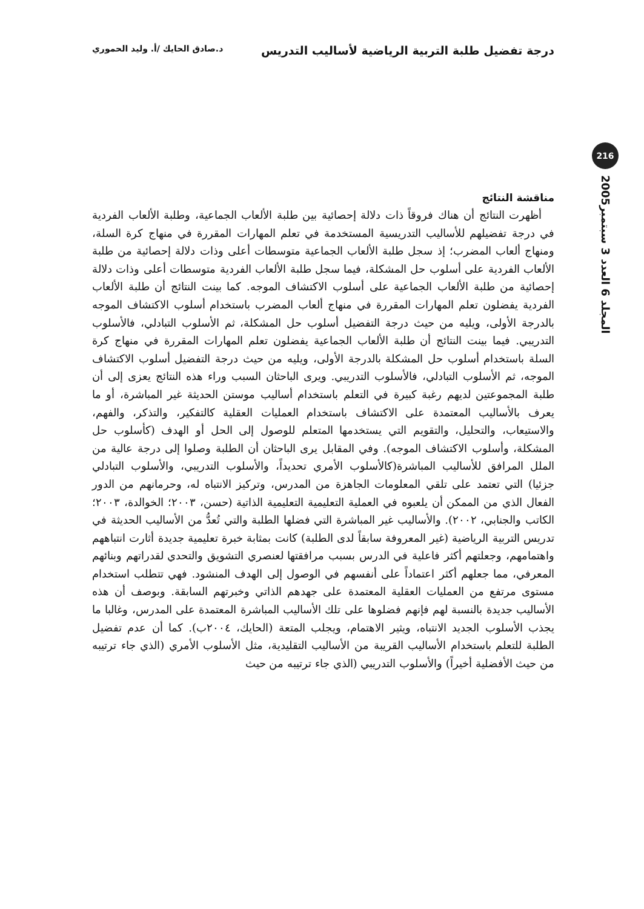درجة تفضيل طلبة التربية الرياضية لأساليب التدريس
د.صادق الحايك /أ. وليد الحموري
216
المجلد 6 العدد 3 سبتمبر2005
مناقشة النتائج
أظهرت النتائج أن هناك فروقاً ذات دلالة إحصائية بين طلبة الألعاب الجماعية، وطلبة الألعاب الفردية في درجة تفضيلهم للأساليب التدريسية المستخدمة في تعلم المهارات المقررة في منهاج كرة السلة، ومنهاج ألعاب المضرب؛ إذ سجل طلبة الألعاب الجماعية متوسطات أعلى وذات دلالة إحصائية من طلبة الألعاب الفردية على أسلوب حل المشكلة، فيما سجل طلبة الألعاب الفردية متوسطات أعلى وذات دلالة إحصائية من طلبة الألعاب الجماعية على أسلوب الاكتشاف الموجه. كما بينت النتائج أن طلبة الألعاب الفردية يفضلون تعلم المهارات المقررة في منهاج ألعاب المضرب باستخدام أسلوب الاكتشاف الموجه بالدرجة الأولى، ويليه من حيث درجة التفضيل أسلوب حل المشكلة، ثم الأسلوب التبادلي، فالأسلوب التدريبي. فيما بينت النتائج أن طلبة الألعاب الجماعية يفضلون تعلم المهارات المقررة في منهاج كرة السلة باستخدام أسلوب حل المشكلة بالدرجة الأولى، ويليه من حيث درجة التفضيل أسلوب الاكتشاف الموجه، ثم الأسلوب التبادلي، فالأسلوب التدريبي. ويرى الباحثان السبب وراء هذه النتائج يعزى إلى أن طلبة المجموعتين لديهم رغبة كبيرة في التعلم باستخدام أساليب موستن الحديثة غير المباشرة، أو ما يعرف بالأساليب المعتمدة على الاكتشاف باستخدام العمليات العقلية كالتفكير، والتذكر، والفهم، والاستيعاب، والتحليل، والتقويم التي يستخدمها المتعلم للوصول إلى الحل أو الهدف (كأسلوب حل المشكلة، وأسلوب الاكتشاف الموجه). وفي المقابل يرى الباحثان أن الطلبة وصلوا إلى درجة عالية من الملل المرافق للأساليب المباشرة(كالأسلوب الأمري تحديداً، والأسلوب التدريبي، والأسلوب التبادلي جزئيا) التي تعتمد على تلقي المعلومات الجاهزة من المدرس، وتركيز الانتباه له، وحرمانهم من الدور الفعال الذي من الممكن أن يلعبوه في العملية التعليمية التعليمية الذاتية (حسن، ٢٠٠٣؛ الخوالدة، ٢٠٠٣؛ الكاتب والجنابي، ٢٠٠٢). والأساليب غير المباشرة التي فضلها الطلبة والتي تُعدُّ من الأساليب الحديثة في تدريس التربية الرياضية (غير المعروفة سابقاً لدى الطلبة) كانت بمثابة خبرة تعليمية جديدة أثارت انتباههم واهتمامهم، وجعلتهم أكثر فاعلية في الدرس بسبب مرافقتها لعنصري التشويق والتحدي لقدراتهم وبنائهم المعرفي، مما جعلهم أكثر اعتماداً على أنفسهم في الوصول إلى الهدف المنشود. فهي تتطلب استخدام مستوى مرتفع من العمليات العقلية المعتمدة على جهدهم الذاتي وخبرتهم السابقة. وبوصف أن هذه الأساليب جديدة بالنسبة لهم فإنهم فضلوها على تلك الأساليب المباشرة المعتمدة على المدرس، وغالبا ما يجذب الأسلوب الجديد الانتباه، ويثير الاهتمام، ويجلب المتعة (الحايك، ٢٠٠٤ب). كما أن عدم تفضيل الطلبة للتعلم باستخدام الأساليب القريبة من الأساليب التقليدية، مثل الأسلوب الأمري (الذي جاء ترتيبه من حيث الأفضلية أخيراً) والأسلوب التدريبي (الذي جاء ترتيبه من حيث